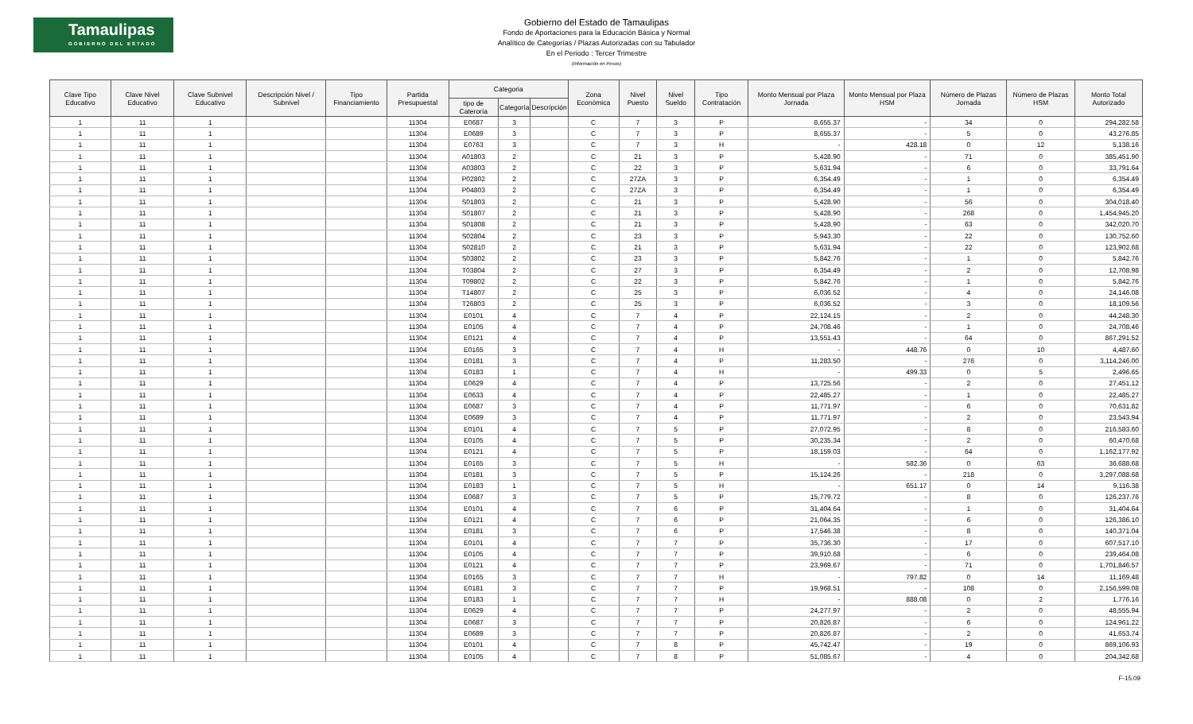Tamaulipas
GOBIERNO DEL ESTADO
Gobierno del Estado de Tamaulipas
Fondo de Aportaciones para la Educación Básica y Normal
Analítico de Categorías / Plazas Autorizadas con su Tabulador
En el Periodo : Tercer Trimestre
(Información en Pesos)
| Clave Tipo Educativo | Clave Nivel Educativo | Clave Subnivel Educativo | Descripción Nivel / Subnivel | Tipo Financiamiento | Partida Presupuestal | Categoria | | | Zona Económica | Nivel Puesto | Nivel Sueldo | Tipo Contratación | Monto Mensual por Plaza Jornada | Monto Mensual por Plaza HSM | Número de Plazas Jornada | Número de Plazas HSM | Monto Total Autorizado |
| --- | --- | --- | --- | --- | --- | --- | --- | --- | --- | --- | --- | --- | --- | --- | --- | --- | --- |
| | | | | | | tipo de Caterоría | Categoría | Descripción | | | | | | | | | |
| 1 | 11 | 1 | | | 11304 | E0687 | 3 | | C | 7 | 3 | P | 8,655.37 | - | 34 | 0 | 294,282.58 |
| 1 | 11 | 1 | | | 11304 | E0689 | 3 | | C | 7 | 3 | P | 8,655.37 | - | 5 | 0 | 43,276.85 |
| 1 | 11 | 1 | | | 11304 | E0763 | 3 | | C | 7 | 3 | H | - | 428.18 | 0 | 12 | 5,138.16 |
| 1 | 11 | 1 | | | 11304 | A01803 | 2 | | C | 21 | 3 | P | 5,428.90 | - | 71 | 0 | 385,451.90 |
| 1 | 11 | 1 | | | 11304 | A03803 | 2 | | C | 22 | 3 | P | 5,631.94 | - | 6 | 0 | 33,791.64 |
| 1 | 11 | 1 | | | 11304 | P02802 | 2 | | C | 27ZA | 3 | P | 6,354.49 | - | 1 | 0 | 6,354.49 |
| 1 | 11 | 1 | | | 11304 | P04803 | 2 | | C | 27ZA | 3 | P | 6,354.49 | - | 1 | 0 | 6,354.49 |
| 1 | 11 | 1 | | | 11304 | S01803 | 2 | | C | 21 | 3 | P | 5,428.90 | - | 56 | 0 | 304,018.40 |
| 1 | 11 | 1 | | | 11304 | S01807 | 2 | | C | 21 | 3 | P | 5,428.90 | - | 268 | 0 | 1,454,945.20 |
| 1 | 11 | 1 | | | 11304 | S01808 | 2 | | C | 21 | 3 | P | 5,428.90 | - | 63 | 0 | 342,020.70 |
| 1 | 11 | 1 | | | 11304 | S02804 | 2 | | C | 23 | 3 | P | 5,943.30 | - | 22 | 0 | 130,752.60 |
| 1 | 11 | 1 | | | 11304 | S02810 | 2 | | C | 21 | 3 | P | 5,631.94 | - | 22 | 0 | 123,902.68 |
| 1 | 11 | 1 | | | 11304 | S03802 | 2 | | C | 23 | 3 | P | 5,842.76 | - | 1 | 0 | 5,842.76 |
| 1 | 11 | 1 | | | 11304 | T03804 | 2 | | C | 27 | 3 | P | 6,354.49 | - | 2 | 0 | 12,708.98 |
| 1 | 11 | 1 | | | 11304 | T09802 | 2 | | C | 22 | 3 | P | 5,842.76 | - | 1 | 0 | 5,842.76 |
| 1 | 11 | 1 | | | 11304 | T14807 | 2 | | C | 25 | 3 | P | 6,036.52 | - | 4 | 0 | 24,146.08 |
| 1 | 11 | 1 | | | 11304 | T26803 | 2 | | C | 25 | 3 | P | 6,036.52 | - | 3 | 0 | 18,109.56 |
| 1 | 11 | 1 | | | 11304 | E0101 | 4 | | C | 7 | 4 | P | 22,124.15 | - | 2 | 0 | 44,248.30 |
| 1 | 11 | 1 | | | 11304 | E0105 | 4 | | C | 7 | 4 | P | 24,708.46 | - | 1 | 0 | 24,708.46 |
| 1 | 11 | 1 | | | 11304 | E0121 | 4 | | C | 7 | 4 | P | 13,551.43 | - | 64 | 0 | 867,291.52 |
| 1 | 11 | 1 | | | 11304 | E0165 | 3 | | C | 7 | 4 | H | - | 448.76 | 0 | 10 | 4,487.60 |
| 1 | 11 | 1 | | | 11304 | E0181 | 3 | | C | 7 | 4 | P | 11,283.50 | - | 276 | 0 | 3,114,246.00 |
| 1 | 11 | 1 | | | 11304 | E0183 | 1 | | C | 7 | 4 | H | - | 499.33 | 0 | 5 | 2,496.65 |
| 1 | 11 | 1 | | | 11304 | E0629 | 4 | | C | 7 | 4 | P | 13,725.56 | - | 2 | 0 | 27,451.12 |
| 1 | 11 | 1 | | | 11304 | E0633 | 4 | | C | 7 | 4 | P | 22,485.27 | - | 1 | 0 | 22,485.27 |
| 1 | 11 | 1 | | | 11304 | E0687 | 3 | | C | 7 | 4 | P | 11,771.97 | - | 6 | 0 | 70,631.82 |
| 1 | 11 | 1 | | | 11304 | E0689 | 3 | | C | 7 | 4 | P | 11,771.97 | - | 2 | 0 | 23,543.94 |
| 1 | 11 | 1 | | | 11304 | E0101 | 4 | | C | 7 | 5 | P | 27,072.95 | - | 8 | 0 | 216,583.60 |
| 1 | 11 | 1 | | | 11304 | E0105 | 4 | | C | 7 | 5 | P | 30,235.34 | - | 2 | 0 | 60,470.68 |
| 1 | 11 | 1 | | | 11304 | E0121 | 4 | | C | 7 | 5 | P | 18,159.03 | - | 64 | 0 | 1,162,177.92 |
| 1 | 11 | 1 | | | 11304 | E0165 | 3 | | C | 7 | 5 | H | - | 582.36 | 0 | 63 | 36,688.68 |
| 1 | 11 | 1 | | | 11304 | E0181 | 3 | | C | 7 | 5 | P | 15,124.26 | - | 218 | 0 | 3,297,088.68 |
| 1 | 11 | 1 | | | 11304 | E0183 | 1 | | C | 7 | 5 | H | - | 651.17 | 0 | 14 | 9,116.38 |
| 1 | 11 | 1 | | | 11304 | E0687 | 3 | | C | 7 | 5 | P | 15,779.72 | - | 8 | 0 | 126,237.76 |
| 1 | 11 | 1 | | | 11304 | E0101 | 4 | | C | 7 | 6 | P | 31,404.64 | - | 1 | 0 | 31,404.64 |
| 1 | 11 | 1 | | | 11304 | E0121 | 4 | | C | 7 | 6 | P | 21,064.35 | - | 6 | 0 | 126,386.10 |
| 1 | 11 | 1 | | | 11304 | E0181 | 3 | | C | 7 | 6 | P | 17,546.38 | - | 8 | 0 | 140,371.04 |
| 1 | 11 | 1 | | | 11304 | E0101 | 4 | | C | 7 | 7 | P | 35,736.30 | - | 17 | 0 | 607,517.10 |
| 1 | 11 | 1 | | | 11304 | E0105 | 4 | | C | 7 | 7 | P | 39,910.68 | - | 6 | 0 | 239,464.08 |
| 1 | 11 | 1 | | | 11304 | E0121 | 4 | | C | 7 | 7 | P | 23,969.67 | - | 71 | 0 | 1,701,846.57 |
| 1 | 11 | 1 | | | 11304 | E0165 | 3 | | C | 7 | 7 | H | - | 797.82 | 0 | 14 | 11,169.48 |
| 1 | 11 | 1 | | | 11304 | E0181 | 3 | | C | 7 | 7 | P | 19,968.51 | - | 108 | 0 | 2,156,599.08 |
| 1 | 11 | 1 | | | 11304 | E0183 | 1 | | C | 7 | 7 | H | - | 888.08 | 0 | 2 | 1,776.16 |
| 1 | 11 | 1 | | | 11304 | E0629 | 4 | | C | 7 | 7 | P | 24,277.97 | - | 2 | 0 | 48,555.94 |
| 1 | 11 | 1 | | | 11304 | E0687 | 3 | | C | 7 | 7 | P | 20,826.87 | - | 6 | 0 | 124,961.22 |
| 1 | 11 | 1 | | | 11304 | E0689 | 3 | | C | 7 | 7 | P | 20,826.87 | - | 2 | 0 | 41,653.74 |
| 1 | 11 | 1 | | | 11304 | E0101 | 4 | | C | 7 | 8 | P | 45,742.47 | - | 19 | 0 | 869,106.93 |
| 1 | 11 | 1 | | | 11304 | E0105 | 4 | | C | 7 | 8 | P | 51,085.67 | - | 4 | 0 | 204,342.68 |
F-15.09